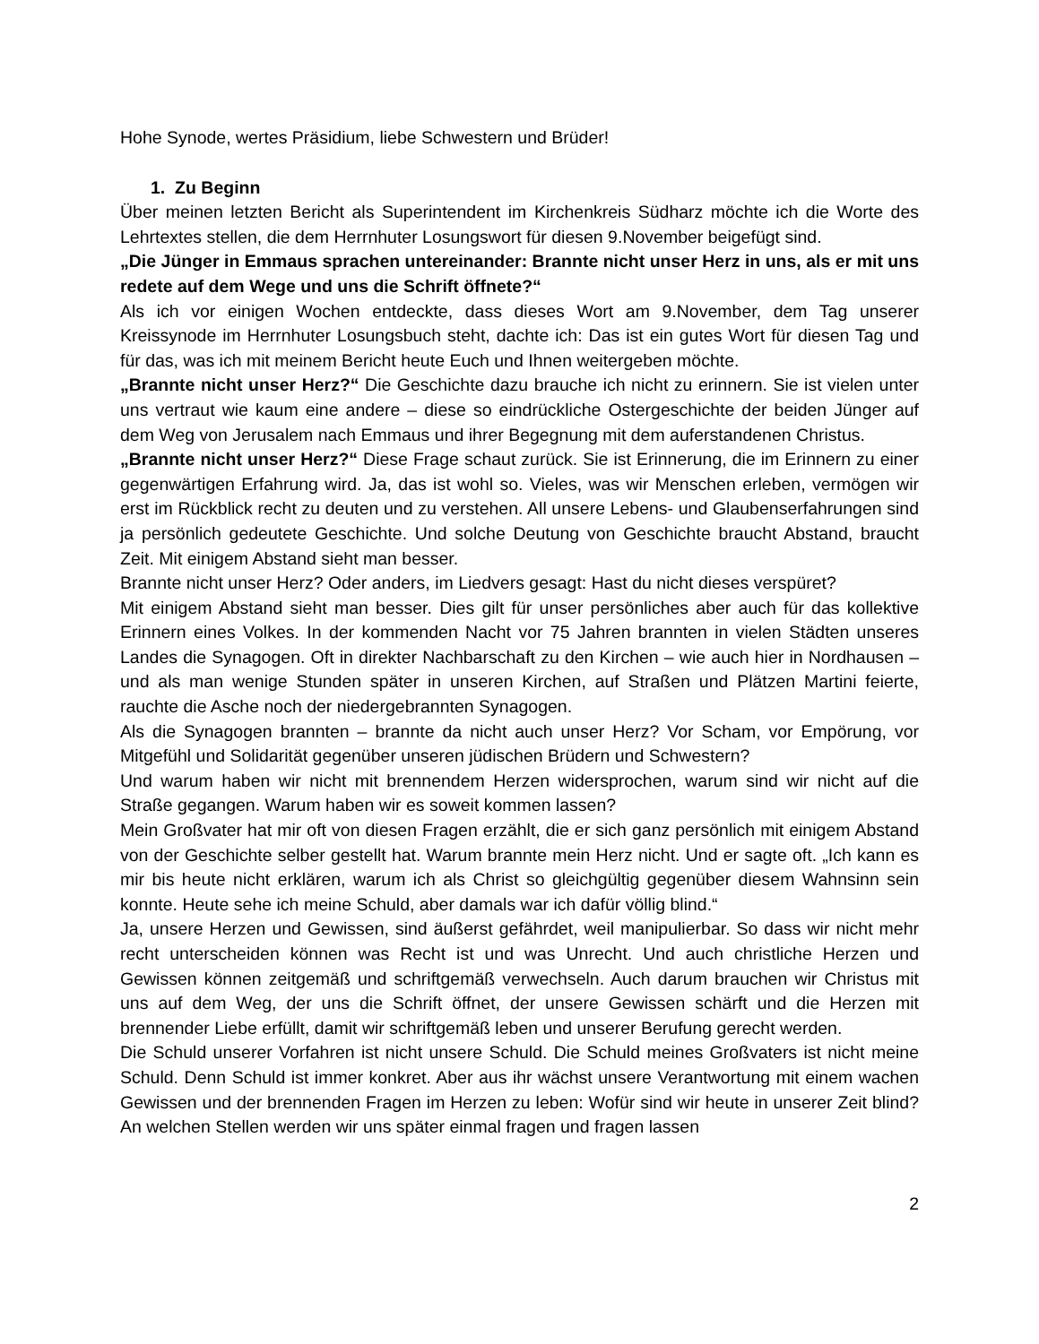Hohe Synode, wertes Präsidium, liebe Schwestern und Brüder!
1. Zu Beginn
Über meinen letzten Bericht als Superintendent im Kirchenkreis Südharz möchte ich die Worte des Lehrtextes stellen, die dem Herrnhuter Losungswort für diesen 9.November beigefügt sind.
„Die Jünger in Emmaus sprachen untereinander: Brannte nicht unser Herz in uns, als er mit uns redete auf dem Wege und uns die Schrift öffnete?“
Als ich vor einigen Wochen entdeckte, dass dieses Wort am 9.November, dem Tag unserer Kreissynode im Herrnhuter Losungsbuch steht, dachte ich: Das ist ein gutes Wort für diesen Tag und für das, was ich mit meinem Bericht heute Euch und Ihnen weitergeben möchte.
„Brannte nicht unser Herz?“ Die Geschichte dazu brauche ich nicht zu erinnern. Sie ist vielen unter uns vertraut wie kaum eine andere – diese so eindrückliche Ostergeschichte der beiden Jünger auf dem Weg von Jerusalem nach Emmaus und ihrer Begegnung mit dem auferstandenen Christus.
„Brannte nicht unser Herz?“ Diese Frage schaut zurück. Sie ist Erinnerung, die im Erinnern zu einer gegenwärtigen Erfahrung wird. Ja, das ist wohl so. Vieles, was wir Menschen erleben, vermögen wir erst im Rückblick recht zu deuten und zu verstehen. All unsere Lebens- und Glaubenserfahrungen sind ja persönlich gedeutete Geschichte. Und solche Deutung von Geschichte braucht Abstand, braucht Zeit. Mit einigem Abstand sieht man besser.
Brannte nicht unser Herz? Oder anders, im Liedvers gesagt: Hast du nicht dieses verspüret?
Mit einigem Abstand sieht man besser. Dies gilt für unser persönliches aber auch für das kollektive Erinnern eines Volkes. In der kommenden Nacht vor 75 Jahren brannten in vielen Städten unseres Landes die Synagogen. Oft in direkter Nachbarschaft zu den Kirchen – wie auch hier in Nordhausen – und als man wenige Stunden später in unseren Kirchen, auf Straßen und Plätzen Martini feierte, rauchte die Asche noch der niedergebrannten Synagogen.
Als die Synagogen brannten – brannte da nicht auch unser Herz? Vor Scham, vor Empörung, vor Mitgefühl und Solidarität gegenüber unseren jüdischen Brüdern und Schwestern?
Und warum haben wir nicht mit brennendem Herzen widersprochen, warum sind wir nicht auf die Straße gegangen. Warum haben wir es soweit kommen lassen?
Mein Großvater hat mir oft von diesen Fragen erzählt, die er sich ganz persönlich mit einigem Abstand von der Geschichte selber gestellt hat. Warum brannte mein Herz nicht. Und er sagte oft. „Ich kann es mir bis heute nicht erklären, warum ich als Christ so gleichgültig gegenüber diesem Wahnsinn sein konnte. Heute sehe ich meine Schuld, aber damals war ich dafür völlig blind.“
Ja, unsere Herzen und Gewissen, sind äußerst gefährdet, weil manipulierbar. So dass wir nicht mehr recht unterscheiden können was Recht ist und was Unrecht. Und auch christliche Herzen und Gewissen können zeitgemäß und schriftgemäß verwechseln. Auch darum brauchen wir Christus mit uns auf dem Weg, der uns die Schrift öffnet, der unsere Gewissen schärft und die Herzen mit brennender Liebe erfüllt, damit wir schriftgemäß leben und unserer Berufung gerecht werden.
Die Schuld unserer Vorfahren ist nicht unsere Schuld. Die Schuld meines Großvaters ist nicht meine Schuld. Denn Schuld ist immer konkret. Aber aus ihr wächst unsere Verantwortung mit einem wachen Gewissen und der brennenden Fragen im Herzen zu leben: Wofür sind wir heute in unserer Zeit blind? An welchen Stellen werden wir uns später einmal fragen und fragen lassen
2